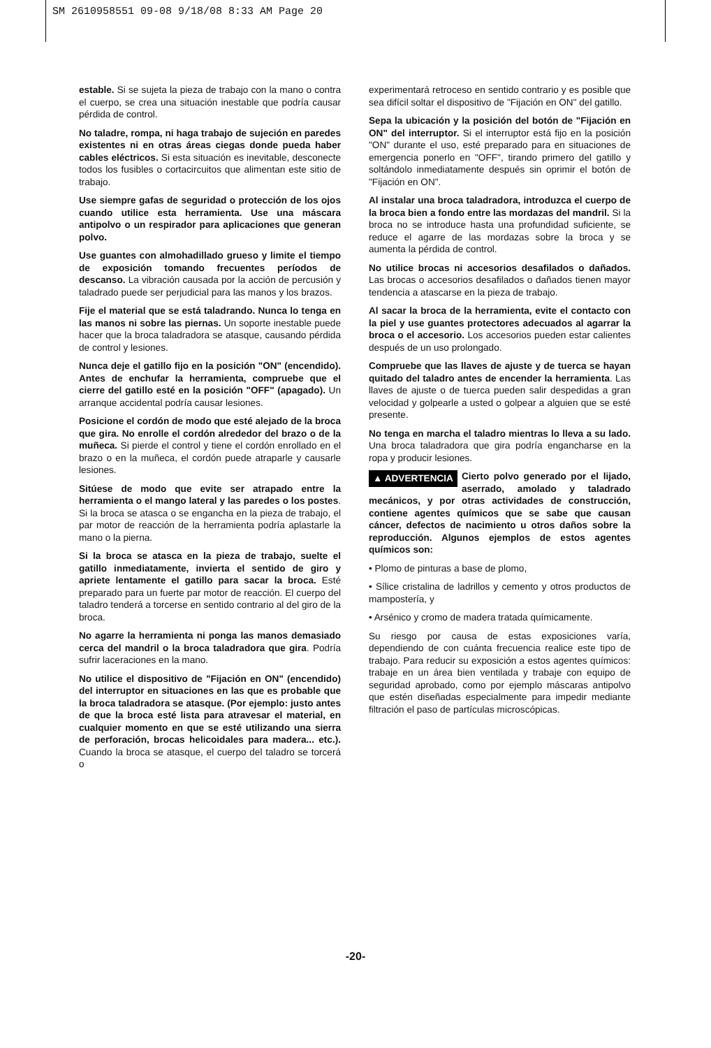SM 2610958551 09-08 9/18/08 8:33 AM Page 20
estable. Si se sujeta la pieza de trabajo con la mano o contra el cuerpo, se crea una situación inestable que podría causar pérdida de control.
No taladre, rompa, ni haga trabajo de sujeción en paredes existentes ni en otras áreas ciegas donde pueda haber cables eléctricos. Si esta situación es inevitable, desconecte todos los fusibles o cortacircuitos que alimentan este sitio de trabajo.
Use siempre gafas de seguridad o protección de los ojos cuando utilice esta herramienta. Use una máscara antipolvo o un respirador para aplicaciones que generan polvo.
Use guantes con almohadillado grueso y limite el tiempo de exposición tomando frecuentes períodos de descanso. La vibración causada por la acción de percusión y taladrado puede ser perjudicial para las manos y los brazos.
Fije el material que se está taladrando. Nunca lo tenga en las manos ni sobre las piernas. Un soporte inestable puede hacer que la broca taladradora se atasque, causando pérdida de control y lesiones.
Nunca deje el gatillo fijo en la posición "ON" (encendido). Antes de enchufar la herramienta, compruebe que el cierre del gatillo esté en la posición "OFF" (apagado). Un arranque accidental podría causar lesiones.
Posicione el cordón de modo que esté alejado de la broca que gira. No enrolle el cordón alrededor del brazo o de la muñeca. Si pierde el control y tiene el cordón enrollado en el brazo o en la muñeca, el cordón puede atraparle y causarle lesiones.
Sitúese de modo que evite ser atrapado entre la herramienta o el mango lateral y las paredes o los postes. Si la broca se atasca o se engancha en la pieza de trabajo, el par motor de reacción de la herramienta podría aplastarle la mano o la pierna.
Si la broca se atasca en la pieza de trabajo, suelte el gatillo inmediatamente, invierta el sentido de giro y apriete lentamente el gatillo para sacar la broca. Esté preparado para un fuerte par motor de reacción. El cuerpo del taladro tenderá a torcerse en sentido contrario al del giro de la broca.
No agarre la herramienta ni ponga las manos demasiado cerca del mandril o la broca taladradora que gira. Podría sufrir laceraciones en la mano.
No utilice el dispositivo de "Fijación en ON" (encendido) del interruptor en situaciones en las que es probable que la broca taladradora se atasque. (Por ejemplo: justo antes de que la broca esté lista para atravesar el material, en cualquier momento en que se esté utilizando una sierra de perforación, brocas helicoidales para madera... etc.). Cuando la broca se atasque, el cuerpo del taladro se torcerá o
experimentará retroceso en sentido contrario y es posible que sea difícil soltar el dispositivo de "Fijación en ON" del gatillo.
Sepa la ubicación y la posición del botón de "Fijación en ON" del interruptor. Si el interruptor está fijo en la posición "ON" durante el uso, esté preparado para en situaciones de emergencia ponerlo en "OFF", tirando primero del gatillo y soltándolo inmediatamente después sin oprimir el botón de "Fijación en ON".
Al instalar una broca taladradora, introduzca el cuerpo de la broca bien a fondo entre las mordazas del mandril. Si la broca no se introduce hasta una profundidad suficiente, se reduce el agarre de las mordazas sobre la broca y se aumenta la pérdida de control.
No utilice brocas ni accesorios desafilados o dañados. Las brocas o accesorios desafilados o dañados tienen mayor tendencia a atascarse en la pieza de trabajo.
Al sacar la broca de la herramienta, evite el contacto con la piel y use guantes protectores adecuados al agarrar la broca o el accesorio. Los accesorios pueden estar calientes después de un uso prolongado.
Compruebe que las llaves de ajuste y de tuerca se hayan quitado del taladro antes de encender la herramienta. Las llaves de ajuste o de tuerca pueden salir despedidas a gran velocidad y golpearle a usted o golpear a alguien que se esté presente.
No tenga en marcha el taladro mientras lo lleva a su lado. Una broca taladradora que gira podría engancharse en la ropa y producir lesiones.
▲ ADVERTENCIA Cierto polvo generado por el lijado, aserrado, amolado y taladrado mecánicos, y por otras actividades de construcción, contiene agentes químicos que se sabe que causan cáncer, defectos de nacimiento u otros daños sobre la reproducción. Algunos ejemplos de estos agentes químicos son:
• Plomo de pinturas a base de plomo,
• Sílice cristalina de ladrillos y cemento y otros productos de mampostería, y
• Arsénico y cromo de madera tratada químicamente.
Su riesgo por causa de estas exposiciones varía, dependiendo de con cuánta frecuencia realice este tipo de trabajo. Para reducir su exposición a estos agentes químicos: trabaje en un área bien ventilada y trabaje con equipo de seguridad aprobado, como por ejemplo máscaras antipolvo que estén diseñadas especialmente para impedir mediante filtración el paso de partículas microscópicas.
-20-